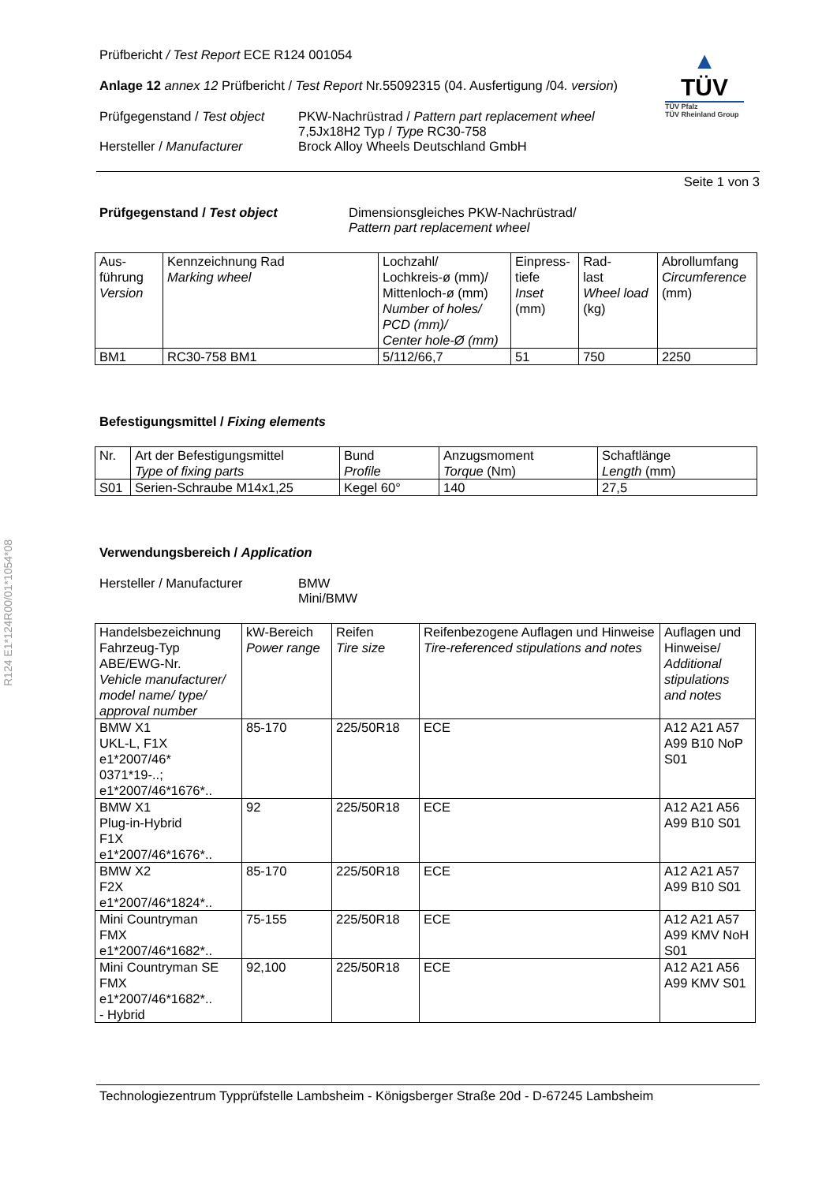R124 E1*124R00/01*1054*08
▲
TÜV
TÜV Pfalz
TÜV Rheinland Group
Prüfbericht / Test Report ECE R124 001054
Anlage 12 annex 12 Prüfbericht / Test Report Nr.55092315 (04. Ausfertigung /04. version)
Prüfgegenstand / Test object
PKW-Nachrüstrad / Pattern part replacement wheel
7,5Jx18H2 Typ / Type RC30-758
Hersteller / Manufacturer Brock Alloy Wheels Deutschland GmbH
Seite 1 von 3
Prüfgegenstand / Test object Dimensionsgleiches PKW-Nachrüstrad/
Pattern part replacement wheel
| Aus- führung Version | Kennzeichnung Rad Marking wheel | Lochzahl/ Lochkreis-ø (mm)/ Mittenloch-ø (mm) Number of holes/ PCD (mm)/ Center hole-Ø (mm) | Einpress- tiefe Inset (mm) | Rad- last Wheel load (kg) | Abrollumfang Circumference (mm) |
| --- | --- | --- | --- | --- | --- |
| BM1 | RC30-758 BM1 | 5/112/66,7 | 51 | 750 | 2250 |
Befestigungsmittel / Fixing elements
| Nr. | Art der Befestigungsmittel Type of fixing parts | Bund Profile | Anzugsmoment Torque (Nm) | Schaftlänge Length (mm) |
| --- | --- | --- | --- | --- |
| S01 | Serien-Schraube M14x1,25 | Kegel 60° | 140 | 27,5 |
Verwendungsbereich / Application
Hersteller / Manufacturer BMW
Mini/BMW
| Handelsbezeichnung Fahrzeug-Typ ABE/EWG-Nr. Vehicle manufacturer/ model name/ type/ approval number | kW-Bereich Power range | Reifen Tire size | Reifenbezogene Auflagen und Hinweise Tire-referenced stipulations and notes | Auflagen und Hinweise/ Additional stipulations and notes |
| --- | --- | --- | --- | --- |
| BMW X1 UKL-L, F1X e1*2007/46* 0371*19-..; e1*2007/46*1676*.. | 85-170 | 225/50R18 | ECE | A12 A21 A57 A99 B10 NoP S01 |
| BMW X1 Plug-in-Hybrid F1X e1*2007/46*1676*.. | 92 | 225/50R18 | ECE | A12 A21 A56 A99 B10 S01 |
| BMW X2 F2X e1*2007/46*1824*.. | 85-170 | 225/50R18 | ECE | A12 A21 A57 A99 B10 S01 |
| Mini Countryman FMX e1*2007/46*1682*.. | 75-155 | 225/50R18 | ECE | A12 A21 A57 A99 KMV NoH S01 |
| Mini Countryman SE FMX e1*2007/46*1682*.. - Hybrid | 92,100 | 225/50R18 | ECE | A12 A21 A56 A99 KMV S01 |
Technologiezentrum Typprüfstelle Lambsheim - Königsberger Straße 20d - D-67245 Lambsheim